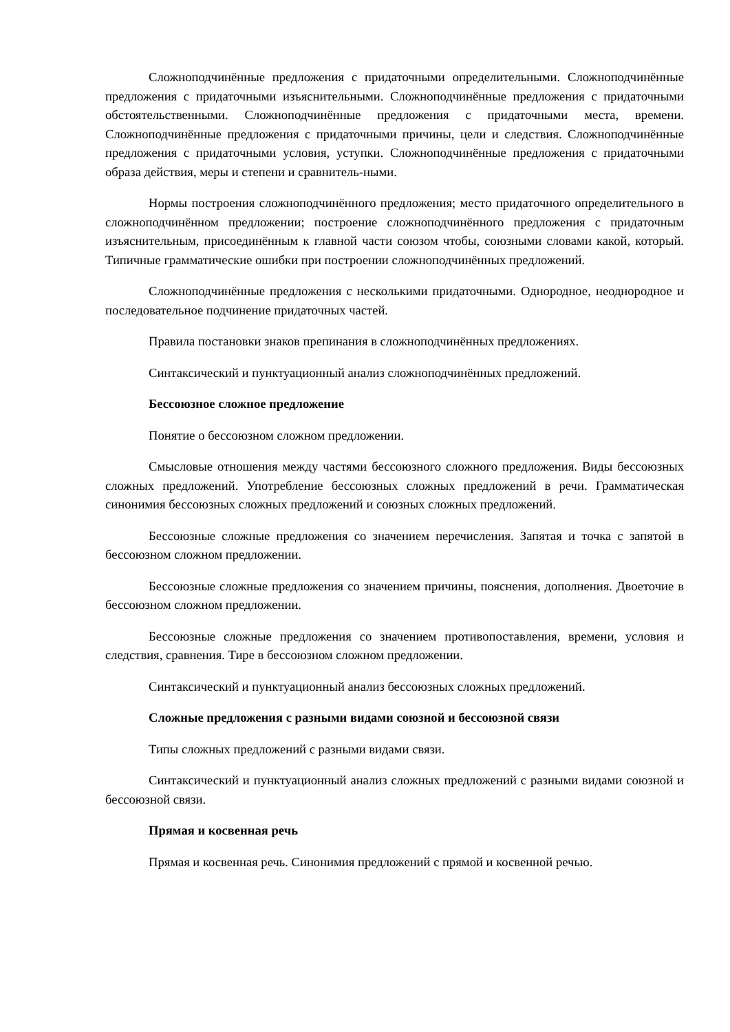Сложноподчинённые предложения с придаточными определительными. Сложноподчинённые предложения с придаточными изъяснительными. Сложноподчинённые предложения с придаточными обстоятельственными. Сложноподчинённые предложения с придаточными места, времени. Сложноподчинённые предложения с придаточными причины, цели и следствия. Сложноподчинённые предложения с придаточными условия, уступки. Сложноподчинённые предложения с придаточными образа действия, меры и степени и сравнитель-ными.
Нормы построения сложноподчинённого предложения; место придаточного определительного в сложноподчинённом предложении; построение сложноподчинённого предложения с придаточным изъяснительным, присоединённым к главной части союзом чтобы, союзными словами какой, который. Типичные грамматические ошибки при построении сложноподчинённых предложений.
Сложноподчинённые предложения с несколькими придаточными. Однородное, неоднородное и последовательное подчинение придаточных частей.
Правила постановки знаков препинания в сложноподчинённых предложениях.
Синтаксический и пунктуационный анализ сложноподчинённых предложений.
Бессоюзное сложное предложение
Понятие о бессоюзном сложном предложении.
Смысловые отношения между частями бессоюзного сложного предложения. Виды бессоюзных сложных предложений. Употребление бессоюзных сложных предложений в речи. Грамматическая синонимия бессоюзных сложных предложений и союзных сложных предложений.
Бессоюзные сложные предложения со значением перечисления. Запятая и точка с запятой в бессоюзном сложном предложении.
Бессоюзные сложные предложения со значением причины, пояснения, дополнения. Двоеточие в бессоюзном сложном предложении.
Бессоюзные сложные предложения со значением противопоставления, времени, условия и следствия, сравнения. Тире в бессоюзном сложном предложении.
Синтаксический и пунктуационный анализ бессоюзных сложных предложений.
Сложные предложения с разными видами союзной и бессоюзной связи
Типы сложных предложений с разными видами связи.
Синтаксический и пунктуационный анализ сложных предложений с разными видами союзной и бессоюзной связи.
Прямая и косвенная речь
Прямая и косвенная речь. Синонимия предложений с прямой и косвенной речью.